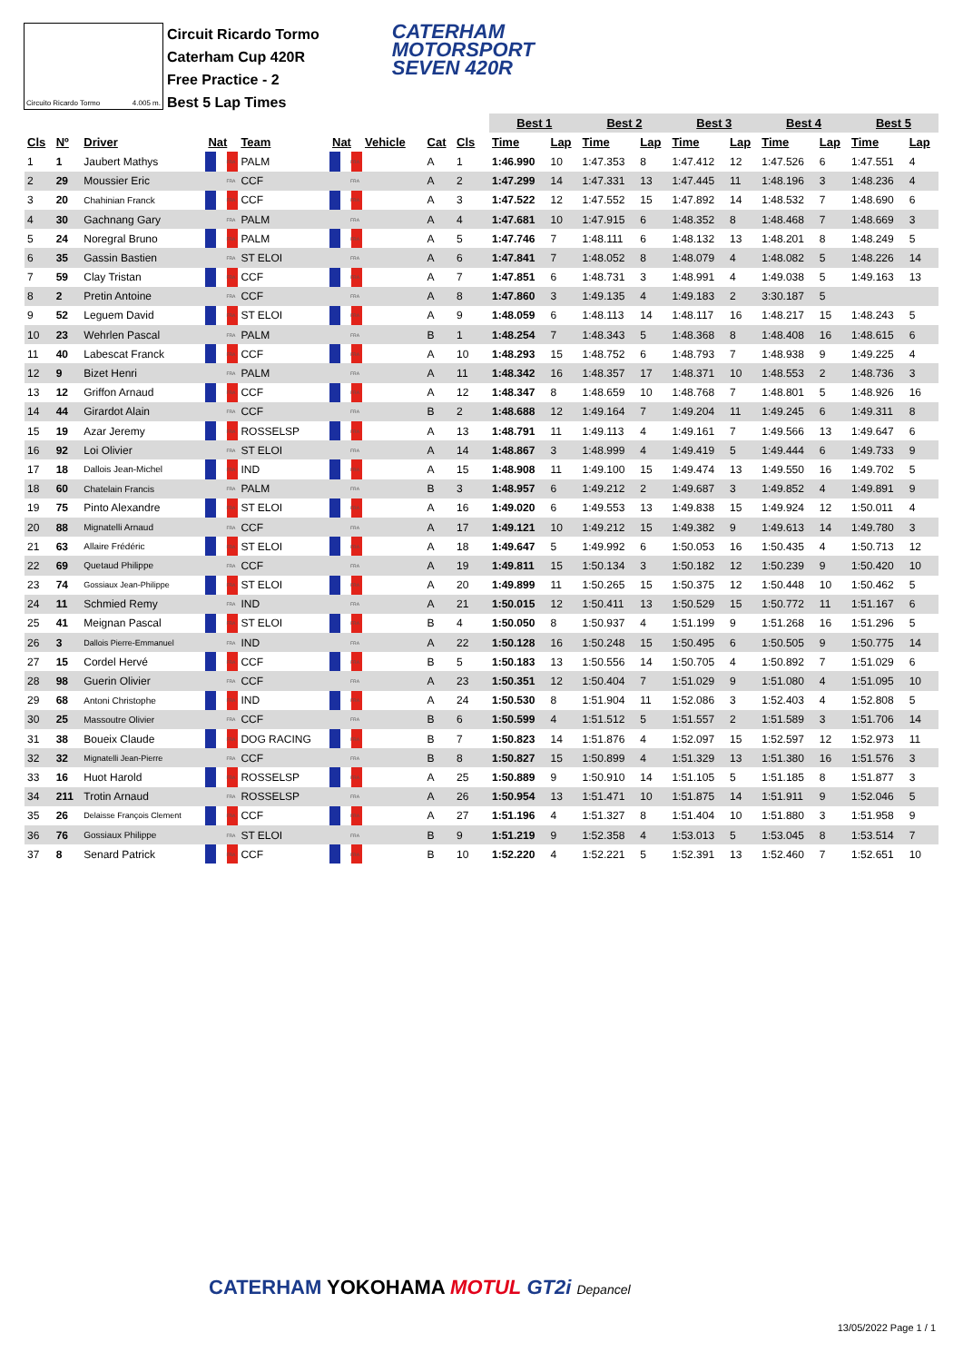Circuito Ricardo Tormo 4.005 m.
Circuit Ricardo Tormo
Caterham Cup 420R
Free Practice - 2
Best 5 Lap Times
CATERHAM
MOTORSPORT
SEVEN 420R
| | | | | | | | | | | | Best 1 | | Best 2 | | Best 3 | | Best 4 | | Best 5 | |
| --- | --- | --- | --- | --- | --- | --- | --- | --- | --- | --- | --- | --- | --- | --- | --- | --- | --- | --- | --- | --- |
| Cls | Nº | Driver | Nat | Team | Nat | Vehicle | | Cat | Cls | | Time | Lap | Time | Lap | Time | Lap | Time | Lap | Time | Lap |
| 1 | 1 | Jaubert Mathys | FRA | PALM | FRA | | | A | 1 | | 1:46.990 | 10 | 1:47.353 | 8 | 1:47.412 | 12 | 1:47.526 | 6 | 1:47.551 | 4 |
| 2 | 29 | Moussier Eric | FRA | CCF | FRA | | | A | 2 | | 1:47.299 | 14 | 1:47.331 | 13 | 1:47.445 | 11 | 1:48.196 | 3 | 1:48.236 | 4 |
| 3 | 20 | Chahinian Franck | FRA | CCF | FRA | | | A | 3 | | 1:47.522 | 12 | 1:47.552 | 15 | 1:47.892 | 14 | 1:48.532 | 7 | 1:48.690 | 6 |
| 4 | 30 | Gachnang Gary | FRA | PALM | FRA | | | A | 4 | | 1:47.681 | 10 | 1:47.915 | 6 | 1:48.352 | 8 | 1:48.468 | 7 | 1:48.669 | 3 |
| 5 | 24 | Noregral Bruno | FRA | PALM | FRA | | | A | 5 | | 1:47.746 | 7 | 1:48.111 | 6 | 1:48.132 | 13 | 1:48.201 | 8 | 1:48.249 | 5 |
| 6 | 35 | Gassin Bastien | FRA | ST ELOI | FRA | | | A | 6 | | 1:47.841 | 7 | 1:48.052 | 8 | 1:48.079 | 4 | 1:48.082 | 5 | 1:48.226 | 14 |
| 7 | 59 | Clay Tristan | FRA | CCF | FRA | | | A | 7 | | 1:47.851 | 6 | 1:48.731 | 3 | 1:48.991 | 4 | 1:49.038 | 5 | 1:49.163 | 13 |
| 8 | 2 | Pretin Antoine | FRA | CCF | FRA | | | A | 8 | | 1:47.860 | 3 | 1:49.135 | 4 | 1:49.183 | 2 | 3:30.187 | 5 | | |
| 9 | 52 | Leguem David | FRA | ST ELOI | FRA | | | A | 9 | | 1:48.059 | 6 | 1:48.113 | 14 | 1:48.117 | 16 | 1:48.217 | 15 | 1:48.243 | 5 |
| 10 | 23 | Wehrlen Pascal | FRA | PALM | FRA | | | B | 1 | | 1:48.254 | 7 | 1:48.343 | 5 | 1:48.368 | 8 | 1:48.408 | 16 | 1:48.615 | 6 |
| 11 | 40 | Labescat Franck | FRA | CCF | FRA | | | A | 10 | | 1:48.293 | 15 | 1:48.752 | 6 | 1:48.793 | 7 | 1:48.938 | 9 | 1:49.225 | 4 |
| 12 | 9 | Bizet Henri | FRA | PALM | FRA | | | A | 11 | | 1:48.342 | 16 | 1:48.357 | 17 | 1:48.371 | 10 | 1:48.553 | 2 | 1:48.736 | 3 |
| 13 | 12 | Griffon Arnaud | FRA | CCF | FRA | | | A | 12 | | 1:48.347 | 8 | 1:48.659 | 10 | 1:48.768 | 7 | 1:48.801 | 5 | 1:48.926 | 16 |
| 14 | 44 | Girardot Alain | FRA | CCF | FRA | | | B | 2 | | 1:48.688 | 12 | 1:49.164 | 7 | 1:49.204 | 11 | 1:49.245 | 6 | 1:49.311 | 8 |
| 15 | 19 | Azar Jeremy | FRA | ROSSELSP | FRA | | | A | 13 | | 1:48.791 | 11 | 1:49.113 | 4 | 1:49.161 | 7 | 1:49.566 | 13 | 1:49.647 | 6 |
| 16 | 92 | Loi Olivier | FRA | ST ELOI | FRA | | | A | 14 | | 1:48.867 | 3 | 1:48.999 | 4 | 1:49.419 | 5 | 1:49.444 | 6 | 1:49.733 | 9 |
| 17 | 18 | Dallois Jean-Michel | FRA | IND | FRA | | | A | 15 | | 1:48.908 | 11 | 1:49.100 | 15 | 1:49.474 | 13 | 1:49.550 | 16 | 1:49.702 | 5 |
| 18 | 60 | Chatelain Francis | FRA | PALM | FRA | | | B | 3 | | 1:48.957 | 6 | 1:49.212 | 2 | 1:49.687 | 3 | 1:49.852 | 4 | 1:49.891 | 9 |
| 19 | 75 | Pinto Alexandre | FRA | ST ELOI | FRA | | | A | 16 | | 1:49.020 | 6 | 1:49.553 | 13 | 1:49.838 | 15 | 1:49.924 | 12 | 1:50.011 | 4 |
| 20 | 88 | Mignatelli Arnaud | FRA | CCF | FRA | | | A | 17 | | 1:49.121 | 10 | 1:49.212 | 15 | 1:49.382 | 9 | 1:49.613 | 14 | 1:49.780 | 3 |
| 21 | 63 | Allaire Frédéric | FRA | ST ELOI | FRA | | | A | 18 | | 1:49.647 | 5 | 1:49.992 | 6 | 1:50.053 | 16 | 1:50.435 | 4 | 1:50.713 | 12 |
| 22 | 69 | Quetaud Philippe | FRA | CCF | FRA | | | A | 19 | | 1:49.811 | 15 | 1:50.134 | 3 | 1:50.182 | 12 | 1:50.239 | 9 | 1:50.420 | 10 |
| 23 | 74 | Gossiaux Jean-Philippe | FRA | ST ELOI | FRA | | | A | 20 | | 1:49.899 | 11 | 1:50.265 | 15 | 1:50.375 | 12 | 1:50.448 | 10 | 1:50.462 | 5 |
| 24 | 11 | Schmied Remy | FRA | IND | FRA | | | A | 21 | | 1:50.015 | 12 | 1:50.411 | 13 | 1:50.529 | 15 | 1:50.772 | 11 | 1:51.167 | 6 |
| 25 | 41 | Meignan Pascal | FRA | ST ELOI | FRA | | | B | 4 | | 1:50.050 | 8 | 1:50.937 | 4 | 1:51.199 | 9 | 1:51.268 | 16 | 1:51.296 | 5 |
| 26 | 3 | Dallois Pierre-Emmanuel | FRA | IND | FRA | | | A | 22 | | 1:50.128 | 16 | 1:50.248 | 15 | 1:50.495 | 6 | 1:50.505 | 9 | 1:50.775 | 14 |
| 27 | 15 | Cordel Hervé | FRA | CCF | FRA | | | B | 5 | | 1:50.183 | 13 | 1:50.556 | 14 | 1:50.705 | 4 | 1:50.892 | 7 | 1:51.029 | 6 |
| 28 | 98 | Guerin Olivier | FRA | CCF | FRA | | | A | 23 | | 1:50.351 | 12 | 1:50.404 | 7 | 1:51.029 | 9 | 1:51.080 | 4 | 1:51.095 | 10 |
| 29 | 68 | Antoni Christophe | FRA | IND | FRA | | | A | 24 | | 1:50.530 | 8 | 1:51.904 | 11 | 1:52.086 | 3 | 1:52.403 | 4 | 1:52.808 | 5 |
| 30 | 25 | Massoutre Olivier | FRA | CCF | FRA | | | B | 6 | | 1:50.599 | 4 | 1:51.512 | 5 | 1:51.557 | 2 | 1:51.589 | 3 | 1:51.706 | 14 |
| 31 | 38 | Boueix Claude | FRA | DOG RACING | FRA | | | B | 7 | | 1:50.823 | 14 | 1:51.876 | 4 | 1:52.097 | 15 | 1:52.597 | 12 | 1:52.973 | 11 |
| 32 | 32 | Mignatelli Jean-Pierre | FRA | CCF | FRA | | | B | 8 | | 1:50.827 | 15 | 1:50.899 | 4 | 1:51.329 | 13 | 1:51.380 | 16 | 1:51.576 | 3 |
| 33 | 16 | Huot Harold | FRA | ROSSELSP | FRA | | | A | 25 | | 1:50.889 | 9 | 1:50.910 | 14 | 1:51.105 | 5 | 1:51.185 | 8 | 1:51.877 | 3 |
| 34 | 211 | Trotin Arnaud | FRA | ROSSELSP | FRA | | | A | 26 | | 1:50.954 | 13 | 1:51.471 | 10 | 1:51.875 | 14 | 1:51.911 | 9 | 1:52.046 | 5 |
| 35 | 26 | Delaisse François Clement | FRA | CCF | FRA | | | A | 27 | | 1:51.196 | 4 | 1:51.327 | 8 | 1:51.404 | 10 | 1:51.880 | 3 | 1:51.958 | 9 |
| 36 | 76 | Gossiaux Philippe | FRA | ST ELOI | FRA | | | B | 9 | | 1:51.219 | 9 | 1:52.358 | 4 | 1:53.013 | 5 | 1:53.045 | 8 | 1:53.514 | 7 |
| 37 | 8 | Senard Patrick | FRA | CCF | FRA | | | B | 10 | | 1:52.220 | 4 | 1:52.221 | 5 | 1:52.391 | 13 | 1:52.460 | 7 | 1:52.651 | 10 |
CATERHAM YOKOHAMA MOTUL GT2i Depancel
13/05/2022 Page 1 / 1